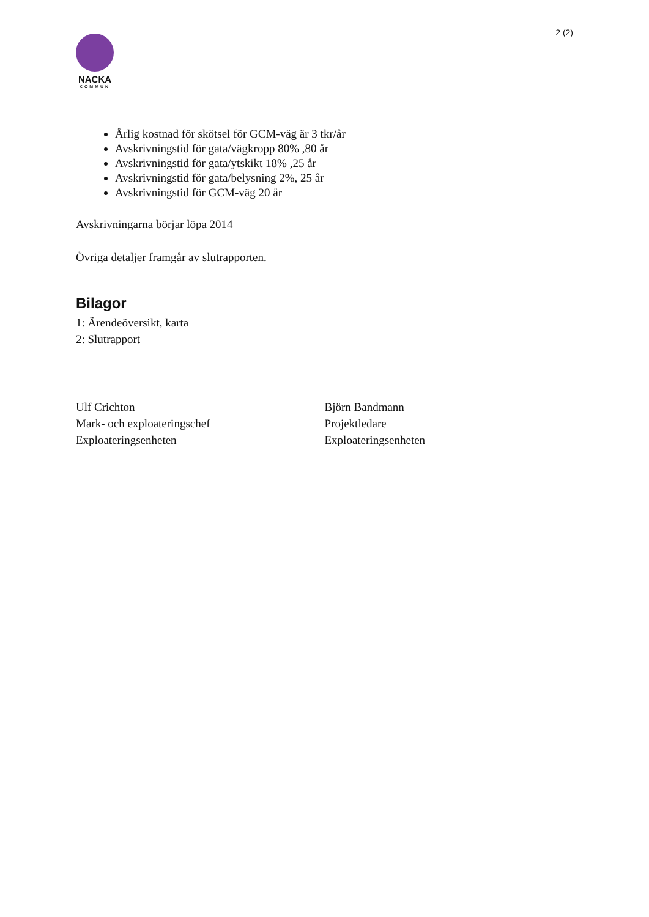2 (2)
NACKA
KOMMUN
Årlig kostnad för skötsel för GCM-väg är 3 tkr/år
Avskrivningstid för gata/vägkropp 80% ,80 år
Avskrivningstid för gata/ytskikt 18% ,25 år
Avskrivningstid för gata/belysning 2%, 25 år
Avskrivningstid för GCM-väg 20 år
Avskrivningarna börjar löpa 2014
Övriga detaljer framgår av slutrapporten.
Bilagor
1: Ärendeöversikt, karta
2: Slutrapport
Ulf Crichton
Mark- och exploateringschef
Exploateringsenheten
Björn Bandmann
Projektledare
Exploateringsenheten